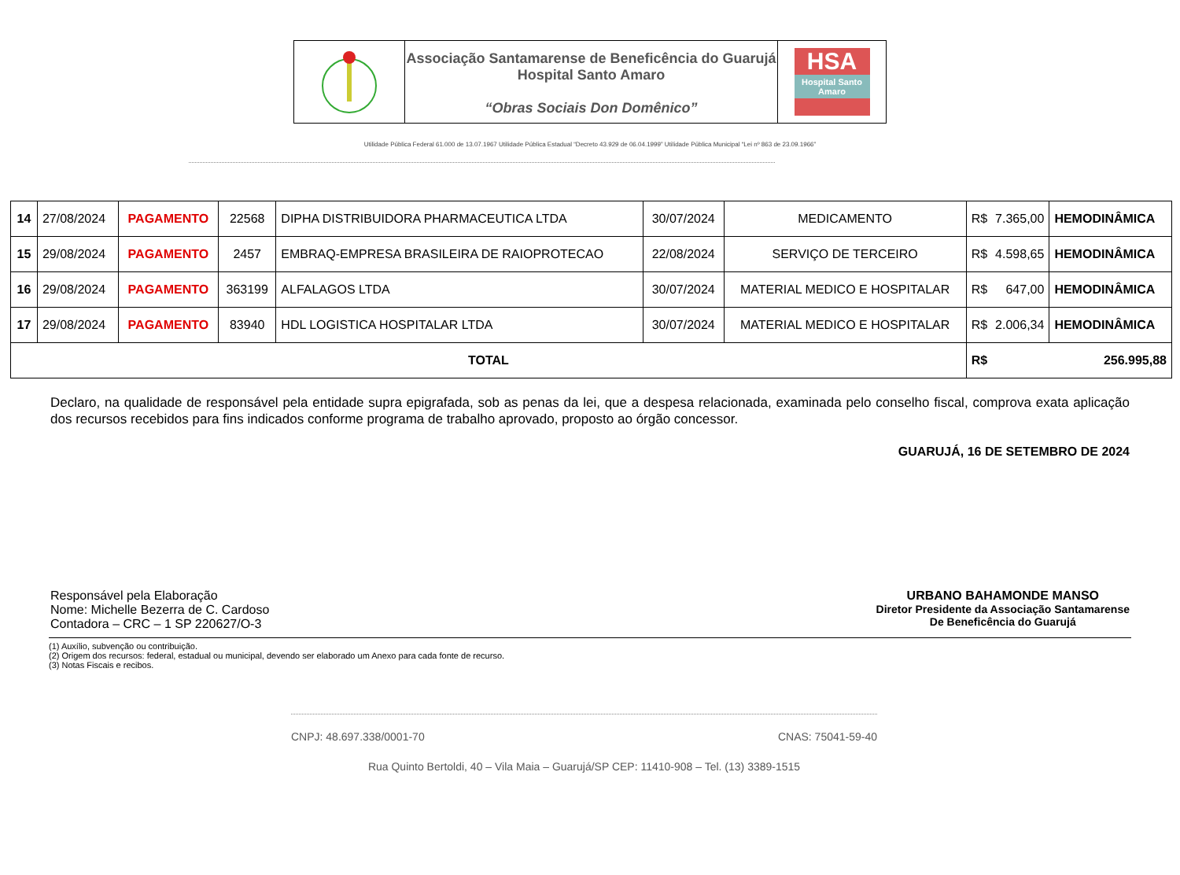Associação Santamarense de Beneficência do Guarujá
Hospital Santo Amaro
“Obras Sociais Don Domênico”
HSA
Hospital Santo Amaro
Utilidade Pública Federal 61.000 de 13.07.1967 Utilidade Pública Estadual “Decreto 43.929 de 06.04.1999” Utilidade Pública Municipal “Lei nº 863 de 23.09.1966”
| 14 | 27/08/2024 | PAGAMENTO | 22568 | DIPHA DISTRIBUIDORA PHARMACEUTICA LTDA | 30/07/2024 | MEDICAMENTO | R$ 7.365,00 | HEMODINÂMICA |
| 15 | 29/08/2024 | PAGAMENTO | 2457 | EMBRAQ-EMPRESA BRASILEIRA DE RAIOPROTECAO | 22/08/2024 | SERVIÇO DE TERCEIRO | R$ 4.598,65 | HEMODINÂMICA |
| 16 | 29/08/2024 | PAGAMENTO | 363199 | ALFALAGOS LTDA | 30/07/2024 | MATERIAL MEDICO E HOSPITALAR | R$ 647,00 | HEMODINÂMICA |
| 17 | 29/08/2024 | PAGAMENTO | 83940 | HDL LOGISTICA HOSPITALAR LTDA | 30/07/2024 | MATERIAL MEDICO E HOSPITALAR | R$ 2.006,34 | HEMODINÂMICA |
| TOTAL | | | | | | | R$ 256.995,88 | |
Declaro, na qualidade de responsável pela entidade supra epigrafada, sob as penas da lei, que a despesa relacionada, examinada pelo conselho fiscal, comprova exata aplicação dos recursos recebidos para fins indicados conforme programa de trabalho aprovado, proposto ao órgão concessor.
GUARUJÁ, 16 DE SETEMBRO DE 2024
Responsável pela Elaboração
Nome: Michelle Bezerra de C. Cardoso
Contadora – CRC – 1 SP 220627/O-3
URBANO BAHAMONDE MANSO
Diretor Presidente da Associação Santamarense
De Beneficência do Guarujá
(1) Auxílio, subvenção ou contribuição.
(2) Origem dos recursos: federal, estadual ou municipal, devendo ser elaborado um Anexo para cada fonte de recurso.
(3) Notas Fiscais e recibos.
CNPJ: 48.697.338/0001-70 CNAS: 75041-59-40
Rua Quinto Bertoldi, 40 – Vila Maia – Guarujá/SP CEP: 11410-908 – Tel. (13) 3389-1515